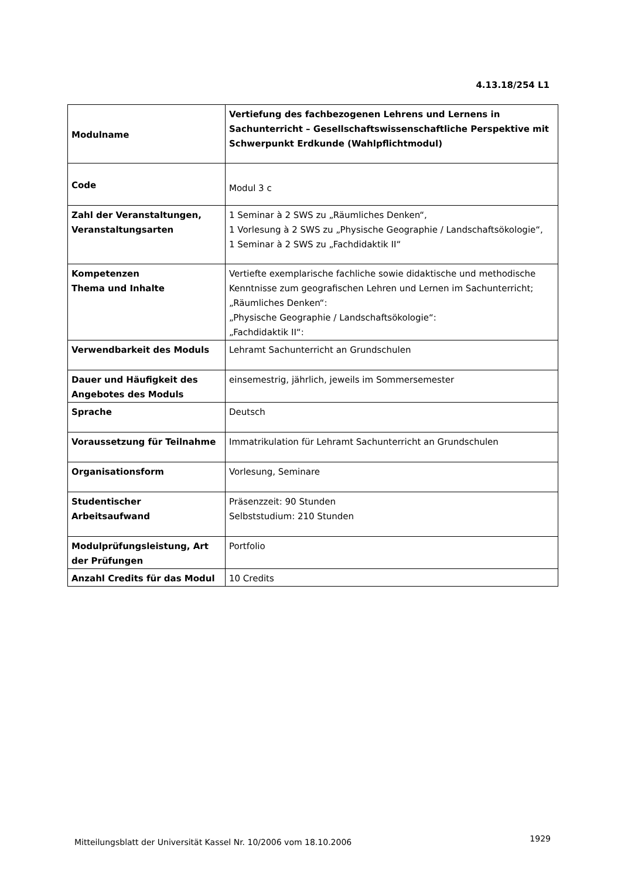4.13.18/254 L1
| Modulname | Vertiefung des fachbezogenen Lehrens und Lernens in Sachunterricht – Gesellschaftswissenschaftliche Perspektive mit Schwerpunkt Erdkunde (Wahlpflichtmodul) |
| Code | Modul 3 c |
| Zahl der Veranstaltungen, Veranstaltungsarten | 1 Seminar à 2 SWS zu „Räumliches Denken“, 1 Vorlesung à 2 SWS zu „Physische Geographie / Landschaftsökologie“, 1 Seminar à 2 SWS zu „Fachdidaktik II“ |
| Kompetenzen Thema und Inhalte | Vertiefte exemplarische fachliche sowie didaktische und methodische Kenntnisse zum geografischen Lehren und Lernen im Sachunterricht; „Räumliches Denken“: „Physische Geographie / Landschaftsökologie“: „Fachdidaktik II“: |
| Verwendbarkeit des Moduls | Lehramt Sachunterricht an Grundschulen |
| Dauer und Häufigkeit des Angebotes des Moduls | einsemestrig, jährlich, jeweils im Sommersemester |
| Sprache | Deutsch |
| Voraussetzung für Teilnahme | Immatrikulation für Lehramt Sachunterricht an Grundschulen |
| Organisationsform | Vorlesung, Seminare |
| Studentischer Arbeitsaufwand | Präsenzzeit: 90 Stunden Selbststudium: 210 Stunden |
| Modulprüfungsleistung, Art der Prüfungen | Portfolio |
| Anzahl Credits für das Modul | 10 Credits |
Mitteilungsblatt der Universität Kassel Nr. 10/2006 vom 18.10.2006
1929